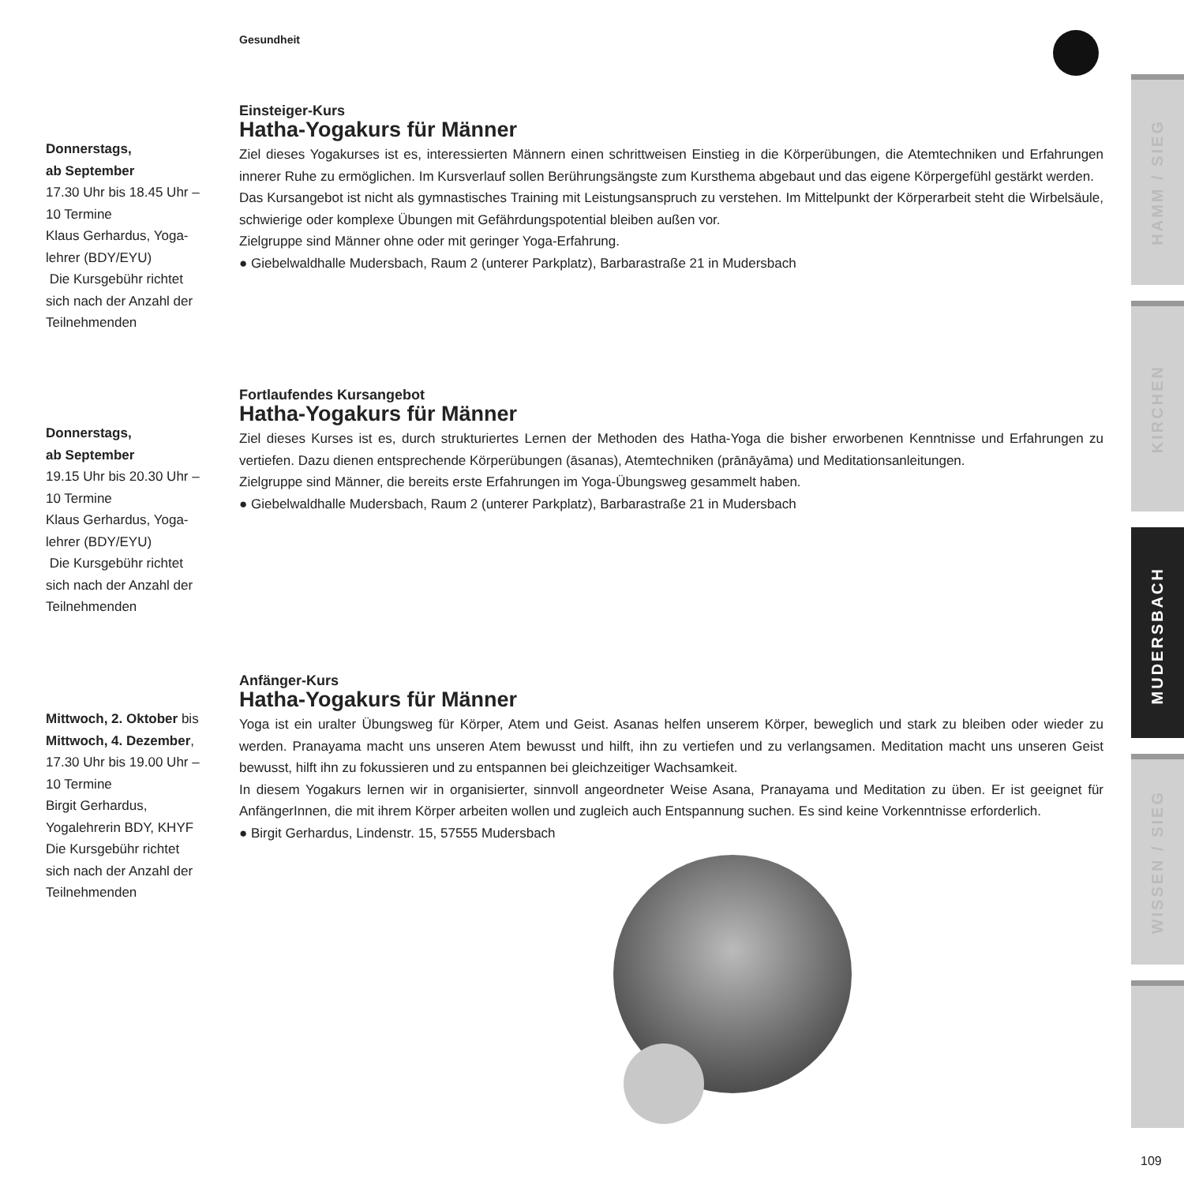Gesundheit
HAMM / SIEG
KIRCHEN
MUDERSBACH
WISSEN / SIEG
Donnerstags,
ab September
17.30 Uhr bis 18.45 Uhr –
10 Termine
Klaus Gerhardus, Yoga-
lehrer (BDY/EYU)
Die Kursgebühr richtet
sich nach der Anzahl der
Teilnehmenden
Einsteiger-Kurs
Hatha-Yogakurs für Männer
Ziel dieses Yogakurses ist es, interessierten Männern einen schrittweisen Einstieg in die Körperübungen, die Atemtechniken und Erfahrungen innerer Ruhe zu ermöglichen. Im Kursverlauf sollen Berührungsängste zum Kursthema abgebaut und das eigene Körpergefühl gestärkt werden.
Das Kursangebot ist nicht als gymnastisches Training mit Leistungsanspruch zu verstehen. Im Mittelpunkt der Körperarbeit steht die Wirbelsäule, schwierige oder komplexe Übungen mit Gefährdungspotential bleiben außen vor.
Zielgruppe sind Männer ohne oder mit geringer Yoga-Erfahrung.
● Giebelwaldhalle Mudersbach, Raum 2 (unterer Parkplatz), Barbarastraße 21 in Mudersbach
Donnerstags,
ab September
19.15 Uhr bis 20.30 Uhr –
10 Termine
Klaus Gerhardus, Yoga-
lehrer (BDY/EYU)
Die Kursgebühr richtet
sich nach der Anzahl der
Teilnehmenden
Fortlaufendes Kursangebot
Hatha-Yogakurs für Männer
Ziel dieses Kurses ist es, durch strukturiertes Lernen der Methoden des Hatha-Yoga die bisher erworbenen Kenntnisse und Erfahrungen zu vertiefen. Dazu dienen entsprechende Körperübungen (āsanas), Atemtechniken (prānāyāma) und Meditationsanleitungen.
Zielgruppe sind Männer, die bereits erste Erfahrungen im Yoga-Übungsweg gesammelt haben.
● Giebelwaldhalle Mudersbach, Raum 2 (unterer Parkplatz), Barbarastraße 21 in Mudersbach
Mittwoch, 2. Oktober bis
Mittwoch, 4. Dezember,
17.30 Uhr bis 19.00 Uhr –
10 Termine
Birgit Gerhardus,
Yogalehrerin BDY, KHYF
Die Kursgebühr richtet
sich nach der Anzahl der
Teilnehmenden
Anfänger-Kurs
Hatha-Yogakurs für Männer
Yoga ist ein uralter Übungsweg für Körper, Atem und Geist. Asanas helfen unserem Körper, beweglich und stark zu bleiben oder wieder zu werden. Pranayama macht uns unseren Atem bewusst und hilft, ihn zu vertiefen und zu verlangsamen. Meditation macht uns unseren Geist bewusst, hilft ihn zu fokussieren und zu entspannen bei gleichzeitiger Wachsamkeit.
In diesem Yogakurs lernen wir in organisierter, sinnvoll angeordneter Weise Asana, Pranayama und Meditation zu üben. Er ist geeignet für AnfängerInnen, die mit ihrem Körper arbeiten wollen und zugleich auch Entspannung suchen. Es sind keine Vorkenntnisse erforderlich.
● Birgit Gerhardus, Lindenstr. 15, 57555 Mudersbach
109